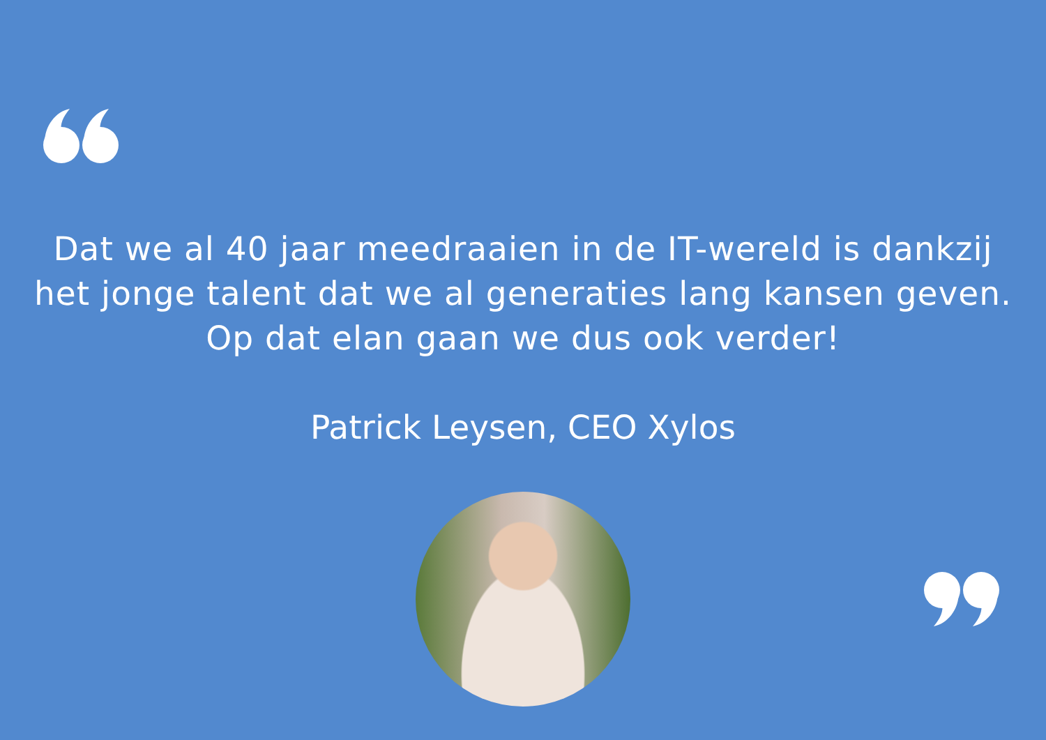Dat we al 40 jaar meedraaien in de IT-wereld is dankzij
het jonge talent dat we al generaties lang kansen geven.
Op dat elan gaan we dus ook verder!
Patrick Leysen, CEO Xylos